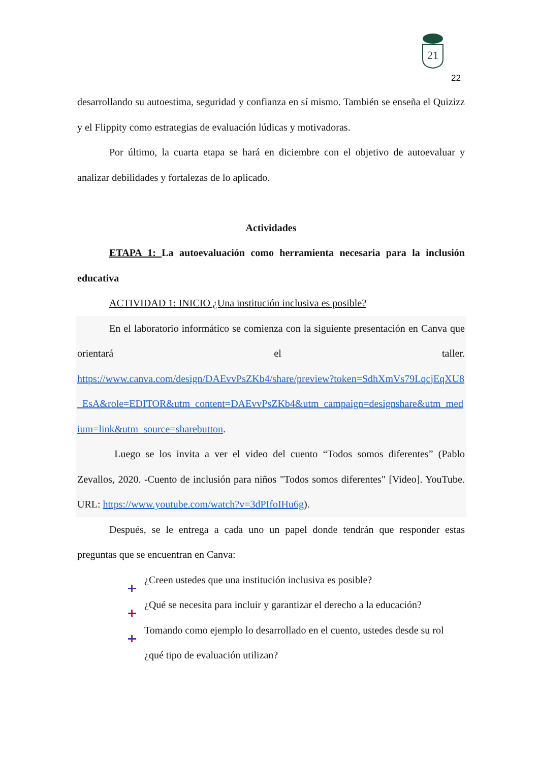21
22
desarrollando su autoestima, seguridad y confianza en sí mismo. También se enseña el Quizizz y el Flippity como estrategias de evaluación lúdicas y motivadoras.
Por último, la cuarta etapa se hará en diciembre con el objetivo de autoevaluar y analizar debilidades y fortalezas de lo aplicado.
Actividades
ETAPA 1: La autoevaluación como herramienta necesaria para la inclusión educativa
ACTIVIDAD 1: INICIO ¿Una institución inclusiva es posible?
En el laboratorio informático se comienza con la siguiente presentación en Canva que orientará el taller.
https://www.canva.com/design/DAEvvPsZKb4/share/preview?token=SdhXmVs79LqcjEqXU8_EsA&role=EDITOR&utm_content=DAEvvPsZKb4&utm_campaign=designshare&utm_medium=link&utm_source=sharebutton.
Luego se los invita a ver el video del cuento “Todos somos diferentes” (Pablo Zevallos, 2020. -Cuento de inclusión para niños "Todos somos diferentes" [Video]. YouTube. URL: https://www.youtube.com/watch?v=3dPIfoIHu6g).
Después, se le entrega a cada uno un papel donde tendrán que responder estas preguntas que se encuentran en Canva:
¿Creen ustedes que una institución inclusiva es posible?
¿Qué se necesita para incluir y garantizar el derecho a la educación?
Tomando como ejemplo lo desarrollado en el cuento, ustedes desde su rol ¿qué tipo de evaluación utilizan?